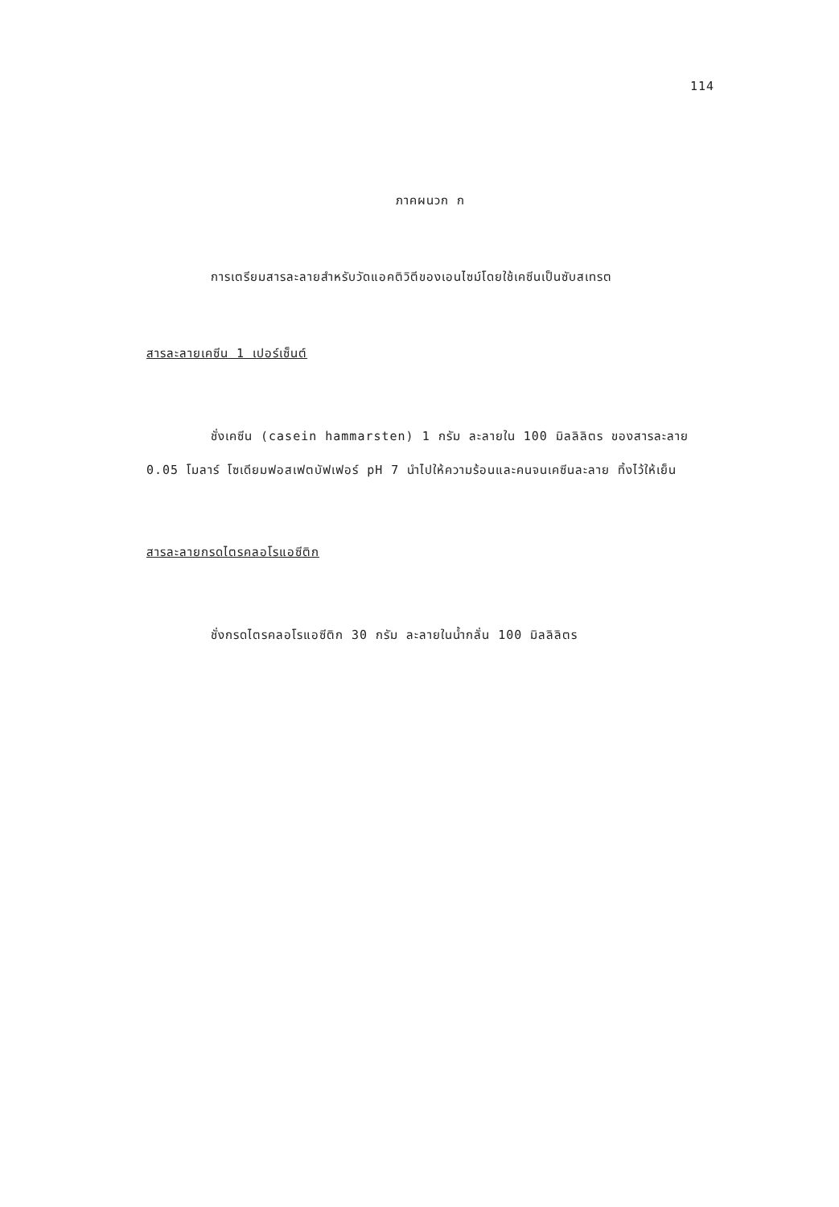114
ภาคผนวก ก
การเตรียมสารละลายสำหรับวัดแอคติวิตีของเอนไซม์โดยใช้เคซีนเป็นซับสเทรต
สารละลายเคซีน 1 เปอร์เซ็นต์
ชั่งเคซีน (casein hammarsten) 1 กรัม ละลายใน 100 มิลลิลิตร ของสารละลาย 0.05 โมลาร์ โซเดียมฟอสเฟตบัฟเฟอร์ pH 7 นำไปให้ความร้อนและคนจนเคซีนละลาย ทิ้งไว้ให้เย็น
สารละลายกรดไตรคลอโรแอซีติก
ชั่งกรดไตรคลอโรแอซีติก 30 กรัม ละลายในน้ำกลั่น 100 มิลลิลิตร